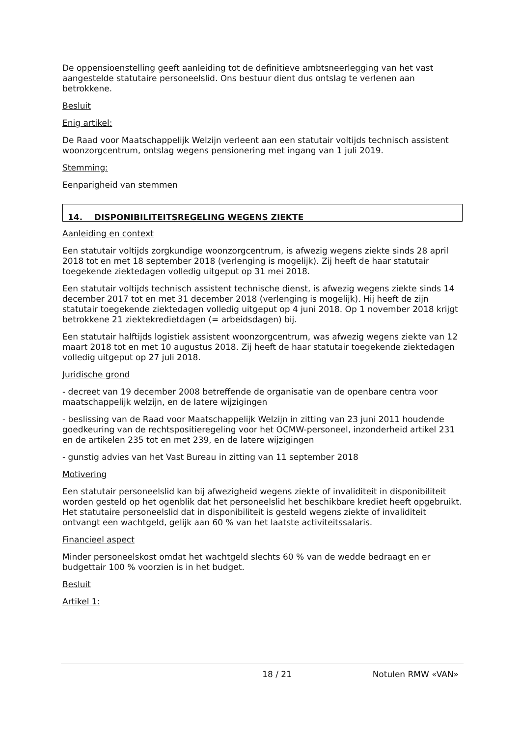De oppensioenstelling geeft aanleiding tot de definitieve ambtsneerlegging van het vast aangestelde statutaire personeelslid. Ons bestuur dient dus ontslag te verlenen aan betrokkene.
Besluit
Enig artikel:
De Raad voor Maatschappelijk Welzijn verleent aan een statutair voltijds technisch assistent woonzorgcentrum, ontslag wegens pensionering met ingang van 1 juli 2019.
Stemming:
Eenparigheid van stemmen
14. DISPONIBILITEITSREGELING WEGENS ZIEKTE
Aanleiding en context
Een statutair voltijds zorgkundige woonzorgcentrum, is afwezig wegens ziekte sinds 28 april 2018 tot en met 18 september 2018 (verlenging is mogelijk). Zij heeft de haar statutair toegekende ziektedagen volledig uitgeput op 31 mei 2018.
Een statutair voltijds technisch assistent technische dienst, is afwezig wegens ziekte sinds 14 december 2017 tot en met 31 december 2018 (verlenging is mogelijk). Hij heeft de zijn statutair toegekende ziektedagen volledig uitgeput op 4 juni 2018. Op 1 november 2018 krijgt betrokkene 21 ziektekredietdagen (= arbeidsdagen) bij.
Een statutair halftijds logistiek assistent woonzorgcentrum, was afwezig wegens ziekte van 12 maart 2018 tot en met 10 augustus 2018. Zij heeft de haar statutair toegekende ziektedagen volledig uitgeput op 27 juli 2018.
Juridische grond
- decreet van 19 december 2008 betreffende de organisatie van de openbare centra voor maatschappelijk welzijn, en de latere wijzigingen
- beslissing van de Raad voor Maatschappelijk Welzijn in zitting van 23 juni 2011 houdende goedkeuring van de rechtspositieregeling voor het OCMW-personeel, inzonderheid artikel 231 en de artikelen 235 tot en met 239, en de latere wijzigingen
- gunstig advies van het Vast Bureau in zitting van 11 september 2018
Motivering
Een statutair personeelslid kan bij afwezigheid wegens ziekte of invaliditeit in disponibiliteit worden gesteld op het ogenblik dat het personeelslid het beschikbare krediet heeft opgebruikt. Het statutaire personeelslid dat in disponibiliteit is gesteld wegens ziekte of invaliditeit ontvangt een wachtgeld, gelijk aan 60 % van het laatste activiteitssalaris.
Financieel aspect
Minder personeelskost omdat het wachtgeld slechts 60 % van de wedde bedraagt en er budgettair 100 % voorzien is in het budget.
Besluit
Artikel 1:
18 / 21 Notulen RMW «VAN»